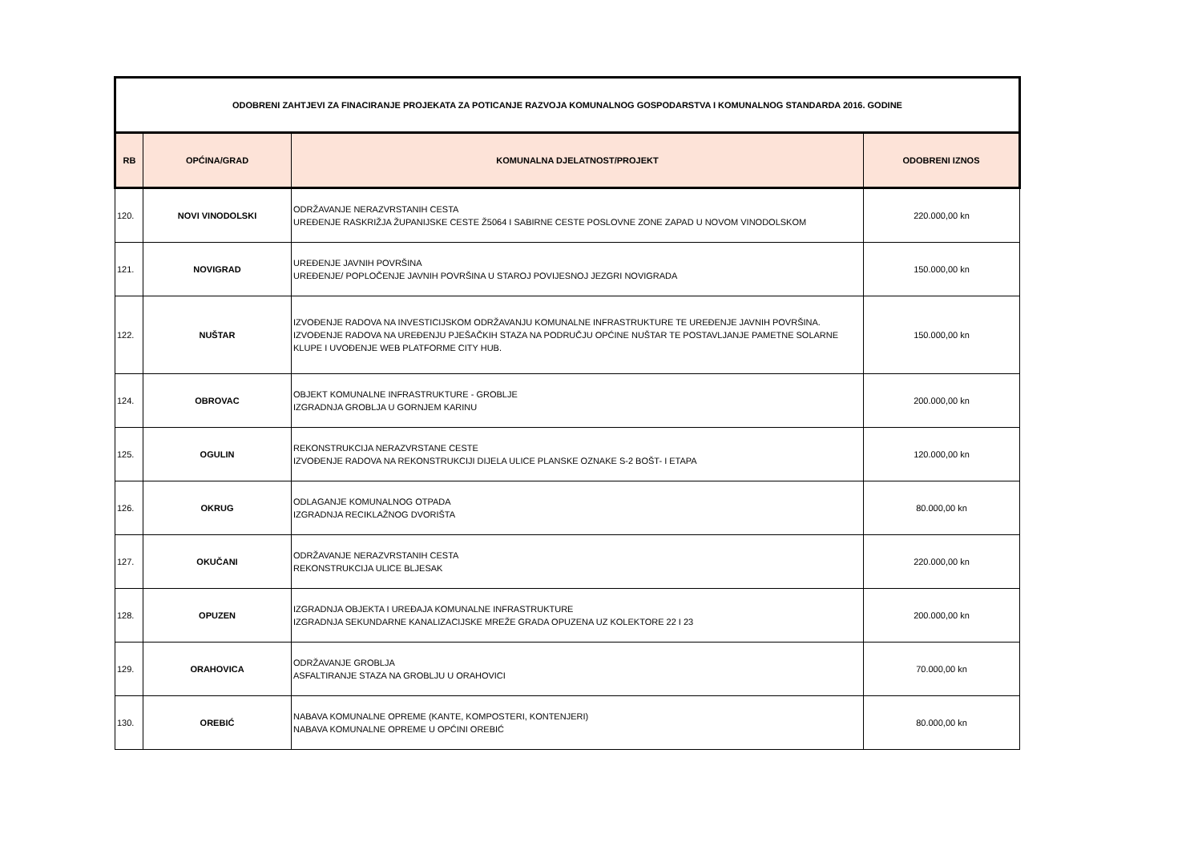| ODOBRENI ZAHTJEVI ZA FINACIRANJE PROJEKATA ZA POTICANJE RAZVOJA KOMUNALNOG GOSPODARSTVA I KOMUNALNOG STANDARDA 2016. GODINE | | | |
| RB | OPĆINA/GRAD | KOMUNALNA DJELATNOST/PROJEKT | ODOBRENI IZNOS |
| 120. | NOVI VINODOLSKI | ODRŽAVANJE NERAZVRSTANIH CESTA UREĐENJE RASKRIŽJA ŽUPANIJSKE CESTE Ž5064 I SABIRNE CESTE POSLOVNE ZONE ZAPAD U NOVOM VINODOLSKOM | 220.000,00 kn |
| 121. | NOVIGRAD | UREĐENJE JAVNIH POVRŠINA UREĐENJE/ POPLOČENJE JAVNIH POVRŠINA U STAROJ POVIJESNOJ JEZGRI NOVIGRADA | 150.000,00 kn |
| 122. | NUŠTAR | IZVOĐENJE RADOVA NA INVESTICIJSKOM ODRŽAVANJU KOMUNALNE INFRASTRUKTURE TE UREĐENJE JAVNIH POVRŠINA. IZVOĐENJE RADOVA NA UREĐENJU PJEŠAČKIH STAZA NA PODRUČJU OPĆINE NUŠTAR TE POSTAVLJANJE PAMETNE SOLARNE KLUPE I UVOĐENJE WEB PLATFORME CITY HUB. | 150.000,00 kn |
| 124. | OBROVAC | OBJEKT KOMUNALNE INFRASTRUKTURE - GROBLJE IZGRADNJA GROBLJA U GORNJEM KARINU | 200.000,00 kn |
| 125. | OGULIN | REKONSTRUKCIJA NERAZVRSTANE CESTE IZVOĐENJE RADOVA NA REKONSTRUKCIJI DIJELA ULICE PLANSKE OZNAKE S-2 BOŠT- I ETAPA | 120.000,00 kn |
| 126. | OKRUG | ODLAGANJE KOMUNALNOG OTPADA IZGRADNJA RECIKLAŽNOG DVORIŠTA | 80.000,00 kn |
| 127. | OKUČANI | ODRŽAVANJE NERAZVRSTANIH CESTA REKONSTRUKCIJA ULICE BLJESAK | 220.000,00 kn |
| 128. | OPUZEN | IZGRADNJA OBJEKTA I UREĐAJA KOMUNALNE INFRASTRUKTURE IZGRADNJA SEKUNDARNE KANALIZACIJSKE MREŽE GRADA OPUZENA UZ KOLEKTORE 22 I 23 | 200.000,00 kn |
| 129. | ORAHOVICA | ODRŽAVANJE GROBLJA ASFALTIRANJE STAZA NA GROBLJU U ORAHOVICI | 70.000,00 kn |
| 130. | OREBIĆ | NABAVA KOMUNALNE OPREME (KANTE, KOMPOSTERI, KONTENJERI) NABAVA KOMUNALNE OPREME U OPĆINI OREBIĆ | 80.000,00 kn |